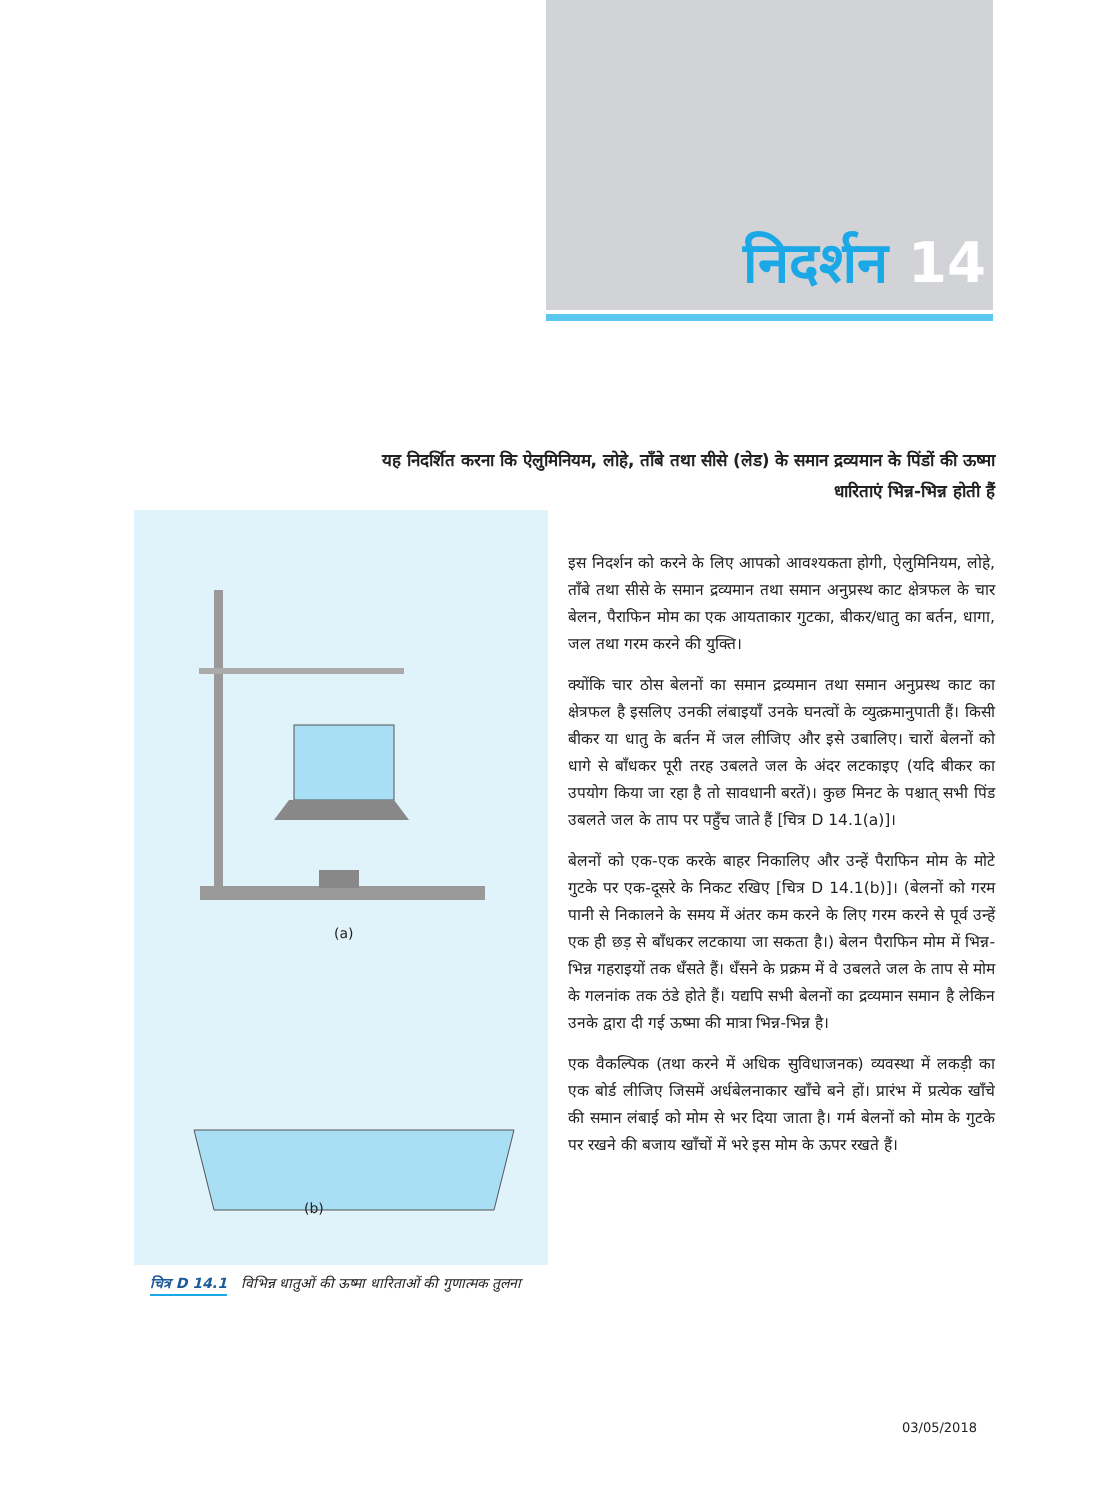निदर्शन 14
यह निदर्शित करना कि ऐलुमिनियम, लोहे, ताँबे तथा सीसे (लेड) के समान द्रव्यमान के पिंडों की ऊष्मा धारिताएं भिन्न-भिन्न होती हैं
(a)
(b)
इस निदर्शन को करने के लिए आपको आवश्यकता होगी, ऐलुमिनियम, लोहे, ताँबे तथा सीसे के समान द्रव्यमान तथा समान अनुप्रस्थ काट क्षेत्रफल के चार बेलन, पैराफिन मोम का एक आयताकार गुटका, बीकर/धातु का बर्तन, धागा, जल तथा गरम करने की युक्ति।
क्योंकि चार ठोस बेलनों का समान द्रव्यमान तथा समान अनुप्रस्थ काट का क्षेत्रफल है इसलिए उनकी लंबाइयाँ उनके घनत्वों के व्युत्क्रमानुपाती हैं। किसी बीकर या धातु के बर्तन में जल लीजिए और इसे उबालिए। चारों बेलनों को धागे से बाँधकर पूरी तरह उबलते जल के अंदर लटकाइए (यदि बीकर का उपयोग किया जा रहा है तो सावधानी बरतें)। कुछ मिनट के पश्चात् सभी पिंड उबलते जल के ताप पर पहुँच जाते हैं [चित्र D 14.1(a)]।
बेलनों को एक-एक करके बाहर निकालिए और उन्हें पैराफिन मोम के मोटे गुटके पर एक-दूसरे के निकट रखिए [चित्र D 14.1(b)]। (बेलनों को गरम पानी से निकालने के समय में अंतर कम करने के लिए गरम करने से पूर्व उन्हें एक ही छड़ से बाँधकर लटकाया जा सकता है।) बेलन पैराफिन मोम में भिन्न-भिन्न गहराइयों तक धँसते हैं। धँसने के प्रक्रम में वे उबलते जल के ताप से मोम के गलनांक तक ठंडे होते हैं। यद्यपि सभी बेलनों का द्रव्यमान समान है लेकिन उनके द्वारा दी गई ऊष्मा की मात्रा भिन्न-भिन्न है।
एक वैकल्पिक (तथा करने में अधिक सुविधाजनक) व्यवस्था में लकड़ी का एक बोर्ड लीजिए जिसमें अर्धबेलनाकार खाँचे बने हों। प्रारंभ में प्रत्येक खाँचे की समान लंबाई को मोम से भर दिया जाता है। गर्म बेलनों को मोम के गुटके पर रखने की बजाय खाँचों में भरे इस मोम के ऊपर रखते हैं।
चित्र D 14.1 विभिन्न धातुओं की ऊष्मा धारिताओं की गुणात्मक तुलना
03/05/2018